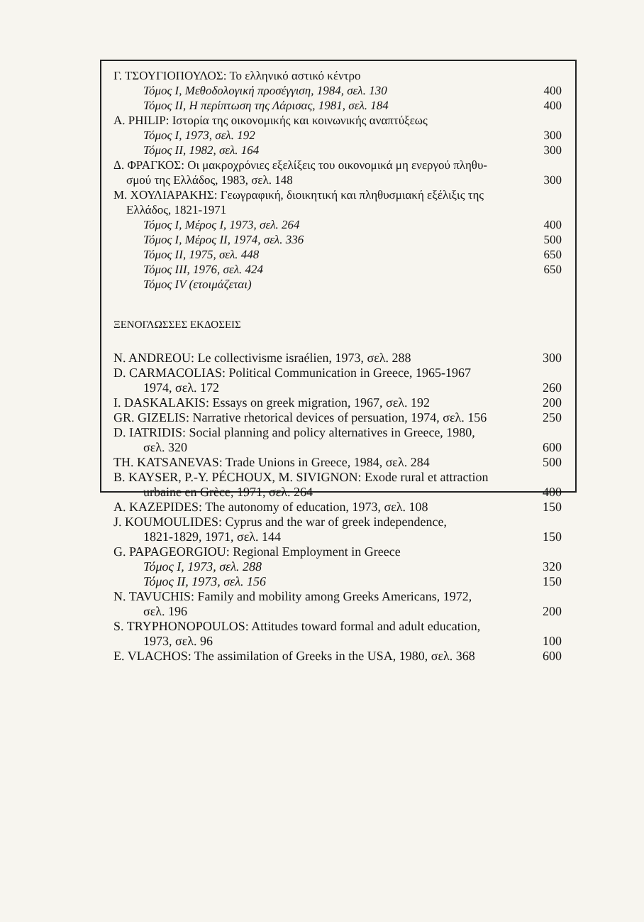| Γ. ΤΣΟΥΓΙΟΠΟΥΛΟΣ: Το ελληνικό αστικό κέντρο | |
| Τόμος Ι, Μεθοδολογική προσέγγιση, 1984, σελ. 130 | 400 |
| Τόμος ΙΙ, Η περίπτωση της Λάρισας, 1981, σελ. 184 | 400 |
| A. PHILIP: Ιστορία της οικονομικής και κοινωνικής αναπτύξεως | |
| Τόμος Ι, 1973, σελ. 192 | 300 |
| Τόμος ΙΙ, 1982, σελ. 164 | 300 |
| Δ. ΦΡΑΓΚΟΣ: Οι μακροχρόνιες εξελίξεις του οικονομικά μη ενεργού πληθυ- σμού της Ελλάδος, 1983, σελ. 148 | 300 |
| Μ. ΧΟΥΛΙΑΡΑΚΗΣ: Γεωγραφική, διοικητική και πληθυσμιακή εξέλιξις της Ελλάδος, 1821-1971 | |
| Τόμος Ι, Μέρος Ι, 1973, σελ. 264 | 400 |
| Τόμος Ι, Μέρος ΙΙ, 1974, σελ. 336 | 500 |
| Τόμος ΙΙ, 1975, σελ. 448 | 650 |
| Τόμος ΙΙΙ, 1976, σελ. 424 | 650 |
| Τόμος IV (ετοιμάζεται) | |
ΞΕΝΟΓΛΩΣΣΕΣ ΕΚΔΟΣΕΙΣ
| N. ANDREOU: Le collectivisme israélien, 1973, σελ. 288 | 300 |
| D. CARMACOLIAS: Political Communication in Greece, 1965-1967 1974, σελ. 172 | 260 |
| I. DASKALAKIS: Essays on greek migration, 1967, σελ. 192 | 200 |
| GR. GIZELIS: Narrative rhetorical devices of persuation, 1974, σελ. 156 | 250 |
| D. IATRIDIS: Social planning and policy alternatives in Greece, 1980, σελ. 320 | 600 |
| TH. KATSANEVAS: Trade Unions in Greece, 1984, σελ. 284 | 500 |
| B. KAYSER, P.-Y. PÉCHOUX, M. SIVIGNON: Exode rural et attraction urbaine en Grèce, 1971, σελ. 264 | 400 |
| A. KAZEPIDES: The autonomy of education, 1973, σελ. 108 | 150 |
| J. KOUMOULIDES: Cyprus and the war of greek independence, 1821-1829, 1971, σελ. 144 | 150 |
| G. PAPAGEORGIOU: Regional Employment in Greece | |
| Τόμος Ι, 1973, σελ. 288 | 320 |
| Τόμος ΙΙ, 1973, σελ. 156 | 150 |
| N. TAVUCHIS: Family and mobility among Greeks Americans, 1972, σελ. 196 | 200 |
| S. TRYPHONOPOULOS: Attitudes toward formal and adult education, 1973, σελ. 96 | 100 |
| E. VLACHOS: The assimilation of Greeks in the USA, 1980, σελ. 368 | 600 |